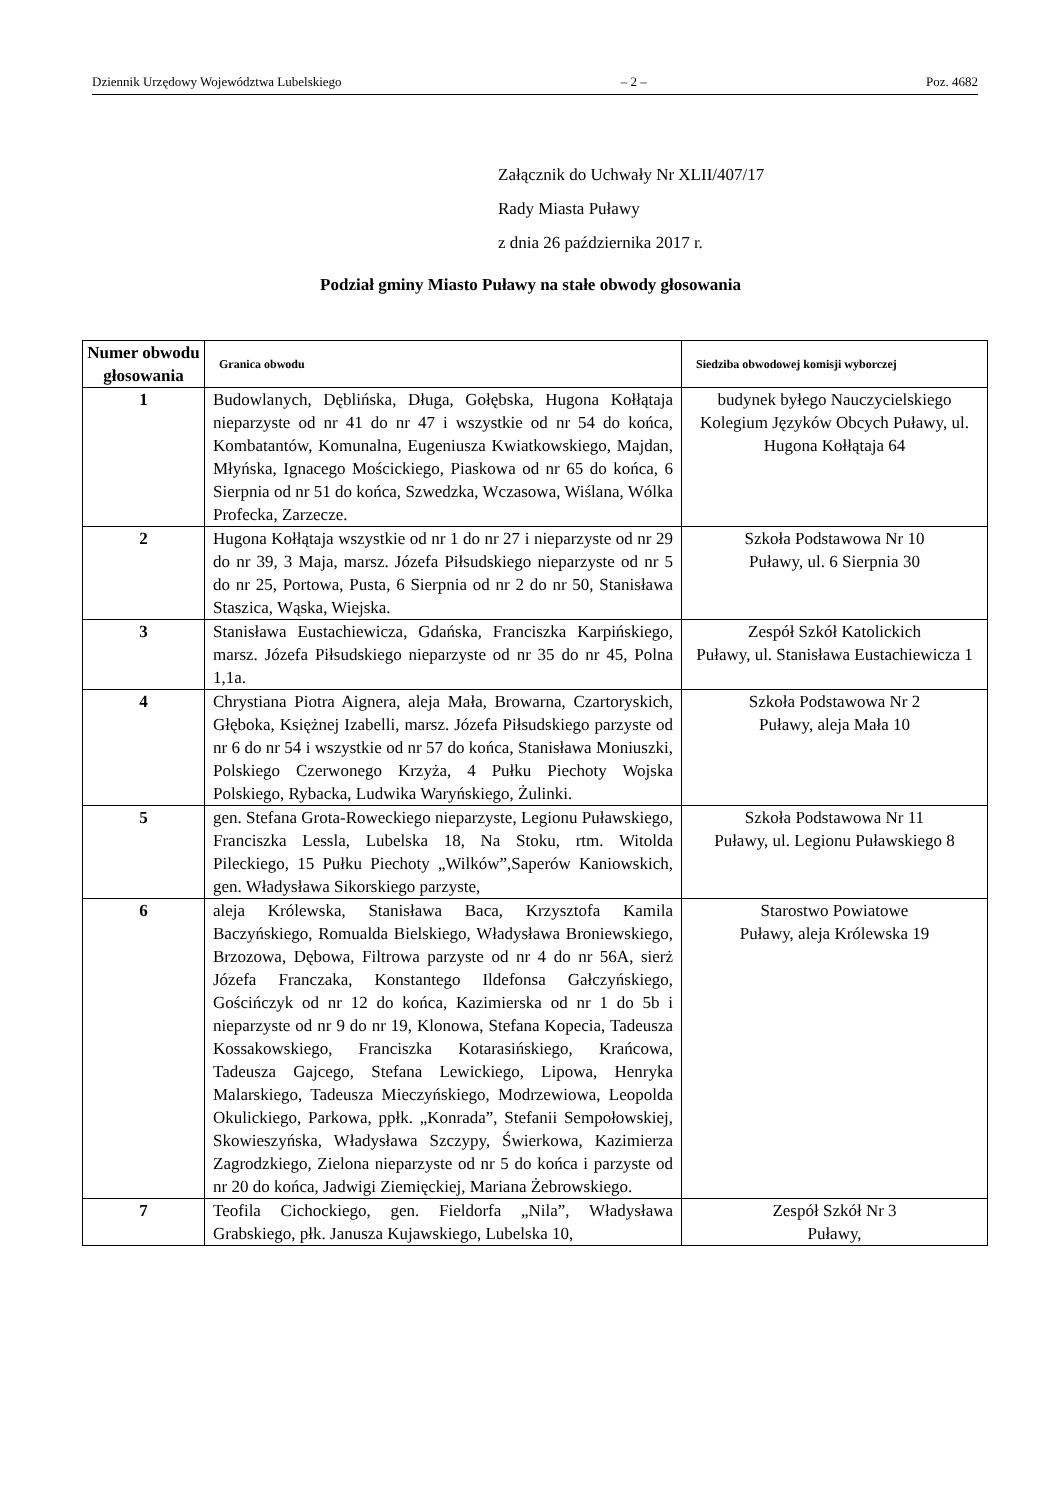Dziennik Urzędowy Województwa Lubelskiego – 2 – Poz. 4682
Załącznik do Uchwały Nr XLII/407/17
Rady Miasta Puławy
z dnia 26 października 2017 r.
Podział gminy Miasto Puławy na stałe obwody głosowania
| Numer obwodu głosowania | Granica obwodu | Siedziba obwodowej komisji wyborczej |
| --- | --- | --- |
| 1 | Budowlanych, Dęblińska, Długa, Gołębska, Hugona Kołłątaja nieparzyste od nr 41 do nr 47 i wszystkie od nr 54 do końca, Kombatantów, Komunalna, Eugeniusza Kwiatkowskiego, Majdan, Młyńska, Ignacego Mościckiego, Piaskowa od nr 65 do końca, 6 Sierpnia od nr 51 do końca, Szwedzka, Wczasowa, Wiślana, Wólka Profecka, Zarzecze. | budynek byłego Nauczycielskiego Kolegium Języków Obcych Puławy, ul. Hugona Kołłątaja 64 |
| 2 | Hugona Kołłątaja wszystkie od nr 1 do nr 27 i nieparzyste od nr 29 do nr 39, 3 Maja, marsz. Józefa Piłsudskiego nieparzyste od nr 5 do nr 25, Portowa, Pusta, 6 Sierpnia od nr 2 do nr 50, Stanisława Staszica, Wąska, Wiejska. | Szkoła Podstawowa Nr 10 Puławy, ul. 6 Sierpnia 30 |
| 3 | Stanisława Eustachiewicza, Gdańska, Franciszka Karpińskiego, marsz. Józefa Piłsudskiego nieparzyste od nr 35 do nr 45, Polna 1,1a. | Zespół Szkół Katolickich Puławy, ul. Stanisława Eustachiewicza 1 |
| 4 | Chrystiana Piotra Aignera, aleja Mała, Browarna, Czartoryskich, Głęboka, Księżnej Izabelli, marsz. Józefa Piłsudskiego parzyste od nr 6 do nr 54 i wszystkie od nr 57 do końca, Stanisława Moniuszki, Polskiego Czerwonego Krzyża, 4 Pułku Piechoty Wojska Polskiego, Rybacka, Ludwika Waryńskiego, Żulinki. | Szkoła Podstawowa Nr 2 Puławy, aleja Mała 10 |
| 5 | gen. Stefana Grota-Roweckiego nieparzyste, Legionu Puławskiego, Franciszka Lessla, Lubelska 18, Na Stoku, rtm. Witolda Pileckiego, 15 Pułku Piechoty „Wilków”,Saperów Kaniowskich, gen. Władysława Sikorskiego parzyste, | Szkoła Podstawowa Nr 11 Puławy, ul. Legionu Puławskiego 8 |
| 6 | aleja Królewska, Stanisława Baca, Krzysztofa Kamila Baczyńskiego, Romualda Bielskiego, Władysława Broniewskiego, Brzozowa, Dębowa, Filtrowa parzyste od nr 4 do nr 56A, sierż Józefa Franczaka, Konstantego Ildefonsa Gałczyńskiego, Gościńczyk od nr 12 do końca, Kazimierska od nr 1 do 5b i nieparzyste od nr 9 do nr 19, Klonowa, Stefana Kopecia, Tadeusza Kossakowskiego, Franciszka Kotarasińskiego, Krańcowa, Tadeusza Gajcego, Stefana Lewickiego, Lipowa, Henryka Malarskiego, Tadeusza Mieczyńskiego, Modrzewiowa, Leopolda Okulickiego, Parkowa, ppłk. „Konrada”, Stefanii Sempołowskiej, Skowieszyńska, Władysława Szczypy, Świerkowa, Kazimierza Zagrodzkiego, Zielona nieparzyste od nr 5 do końca i parzyste od nr 20 do końca, Jadwigi Ziemięckiej, Mariana Żebrowskiego. | Starostwo Powiatowe Puławy, aleja Królewska 19 |
| 7 | Teofila Cichockiego, gen. Fieldorfa „Nila”, Władysława Grabskiego, płk. Janusza Kujawskiego, Lubelska 10, | Zespół Szkół Nr 3 Puławy, |